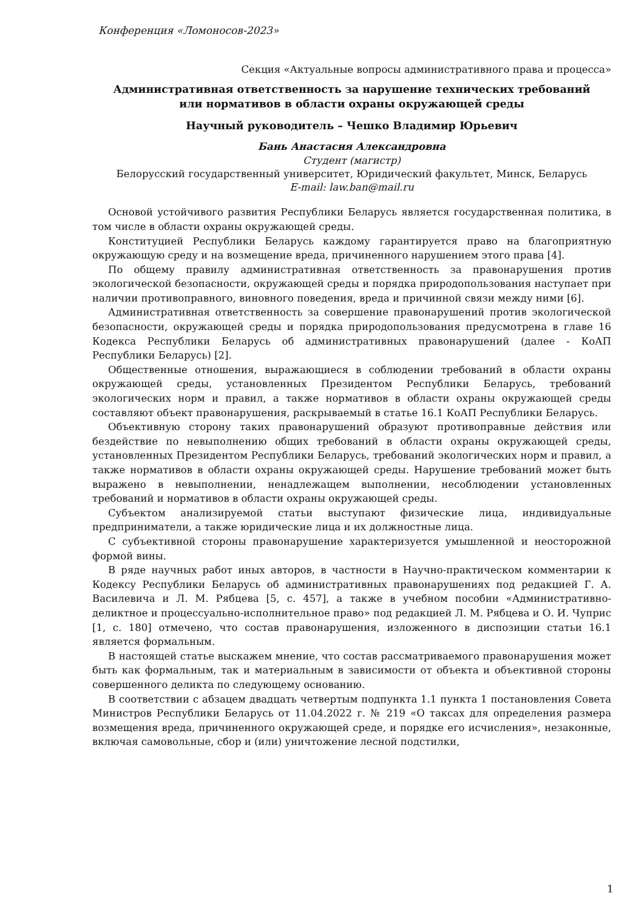Конференция «Ломоносов-2023»
Секция «Актуальные вопросы административного права и процесса»
Административная ответственность за нарушение технических требований
или нормативов в области охраны окружающей среды
Научный руководитель – Чешко Владимир Юрьевич
Бань Анастасия Александровна
Студент (магистр)
Белорусский государственный университет, Юридический факультет, Минск, Беларусь
E-mail: law.ban@mail.ru
Основой устойчивого развития Республики Беларусь является государственная политика, в том числе в области охраны окружающей среды.
Конституцией Республики Беларусь каждому гарантируется право на благоприятную окружающую среду и на возмещение вреда, причиненного нарушением этого права [4].
По общему правилу административная ответственность за правонарушения против экологической безопасности, окружающей среды и порядка природопользования наступает при наличии противоправного, виновного поведения, вреда и причинной связи между ними [6].
Административная ответственность за совершение правонарушений против экологической безопасности, окружающей среды и порядка природопользования предусмотрена в главе 16 Кодекса Республики Беларусь об административных правонарушений (далее - КоАП Республики Беларусь) [2].
Общественные отношения, выражающиеся в соблюдении требований в области охраны окружающей среды, установленных Президентом Республики Беларусь, требований экологических норм и правил, а также нормативов в области охраны окружающей среды составляют объект правонарушения, раскрываемый в статье 16.1 КоАП Республики Беларусь.
Объективную сторону таких правонарушений образуют противоправные действия или бездействие по невыполнению общих требований в области охраны окружающей среды, установленных Президентом Республики Беларусь, требований экологических норм и правил, а также нормативов в области охраны окружающей среды. Нарушение требований может быть выражено в невыполнении, ненадлежащем выполнении, несоблюдении установленных требований и нормативов в области охраны окружающей среды.
Субъектом анализируемой статьи выступают физические лица, индивидуальные предприниматели, а также юридические лица и их должностные лица.
С субъективной стороны правонарушение характеризуется умышленной и неосторожной формой вины.
В ряде научных работ иных авторов, в частности в Научно-практическом комментарии к Кодексу Республики Беларусь об административных правонарушениях под редакцией Г. А. Василевича и Л. М. Рябцева [5, с. 457], а также в учебном пособии «Административно-деликтное и процессуально-исполнительное право» под редакцией Л. М. Рябцева и О. И. Чуприс [1, с. 180] отмечено, что состав правонарушения, изложенного в диспозиции статьи 16.1 является формальным.
В настоящей статье выскажем мнение, что состав рассматриваемого правонарушения может быть как формальным, так и материальным в зависимости от объекта и объективной стороны совершенного деликта по следующему основанию.
В соответствии с абзацем двадцать четвертым подпункта 1.1 пункта 1 постановления Совета Министров Республики Беларусь от 11.04.2022 г. № 219 «О таксах для определения размера возмещения вреда, причиненного окружающей среде, и порядке его исчисления», незаконные, включая самовольные, сбор и (или) уничтожение лесной подстилки,
1